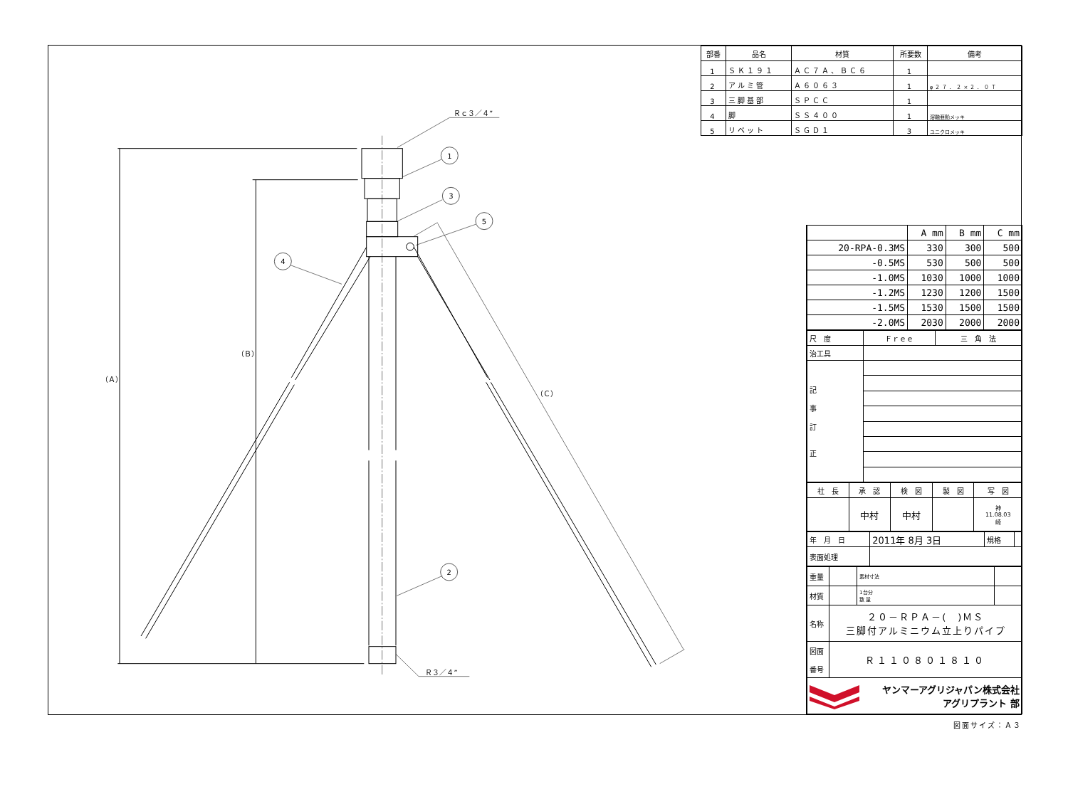Ｒｃ３／４”
1
3
5
4
2
（Ａ）
（Ｂ）
（Ｃ）
Ｒ３／４”
| 部番 | 品名 | 材質 | 所要数 | 備考 |
| --- | --- | --- | --- | --- |
| 1 | ＳＫ１９１ | ＡＣ７Ａ、ＢＣ６ | 1 | |
| 2 | アルミ管 | Ａ６０６３ | 1 | φ２７．２×２．０Ｔ |
| 3 | 三脚基部 | ＳＰＣＣ | 1 | |
| 4 | 脚 | ＳＳ４００ | 1 | 溶融亜鉛メッキ |
| 5 | リベット | ＳＧＤ１ | 3 | ユニクロメッキ |
| | A mm | B mm | C mm |
| 20-RPA-0.3MS | 330 | 300 | 500 |
| -0.5MS | 530 | 500 | 500 |
| -1.0MS | 1030 | 1000 | 1000 |
| -1.2MS | 1230 | 1200 | 1500 |
| -1.5MS | 1530 | 1500 | 1500 |
| -2.0MS | 2030 | 2000 | 2000 |
| 尺 度 | Ｆｒｅｅ | 三 角 法 |
| 治工具 | | |
| 記 事 訂 正 | | |
| 社 長 | 承 認 | 検 図 | 製 図 | 写 図 |
| | 中村 | 中村 | | 神 11.08.03 崎 |
| 年 月 日 | 2011年 8月 3日 | 規格 | |
| 表面処理 | | | |
| 重量 | | 素材寸法 | |
| 材質 | | 1台分 数 量 | |
| 名称 | ２０－ＲＰＡ－( )ＭＳ 三脚付アルミニウム立上りパイプ | | |
| 図面 番号 | Ｒ１１０８０１８１０ | | |
| ヤンマーアグリジャパン株式会社 アグリプラント 部 | | | |
図面サイズ：Ａ３